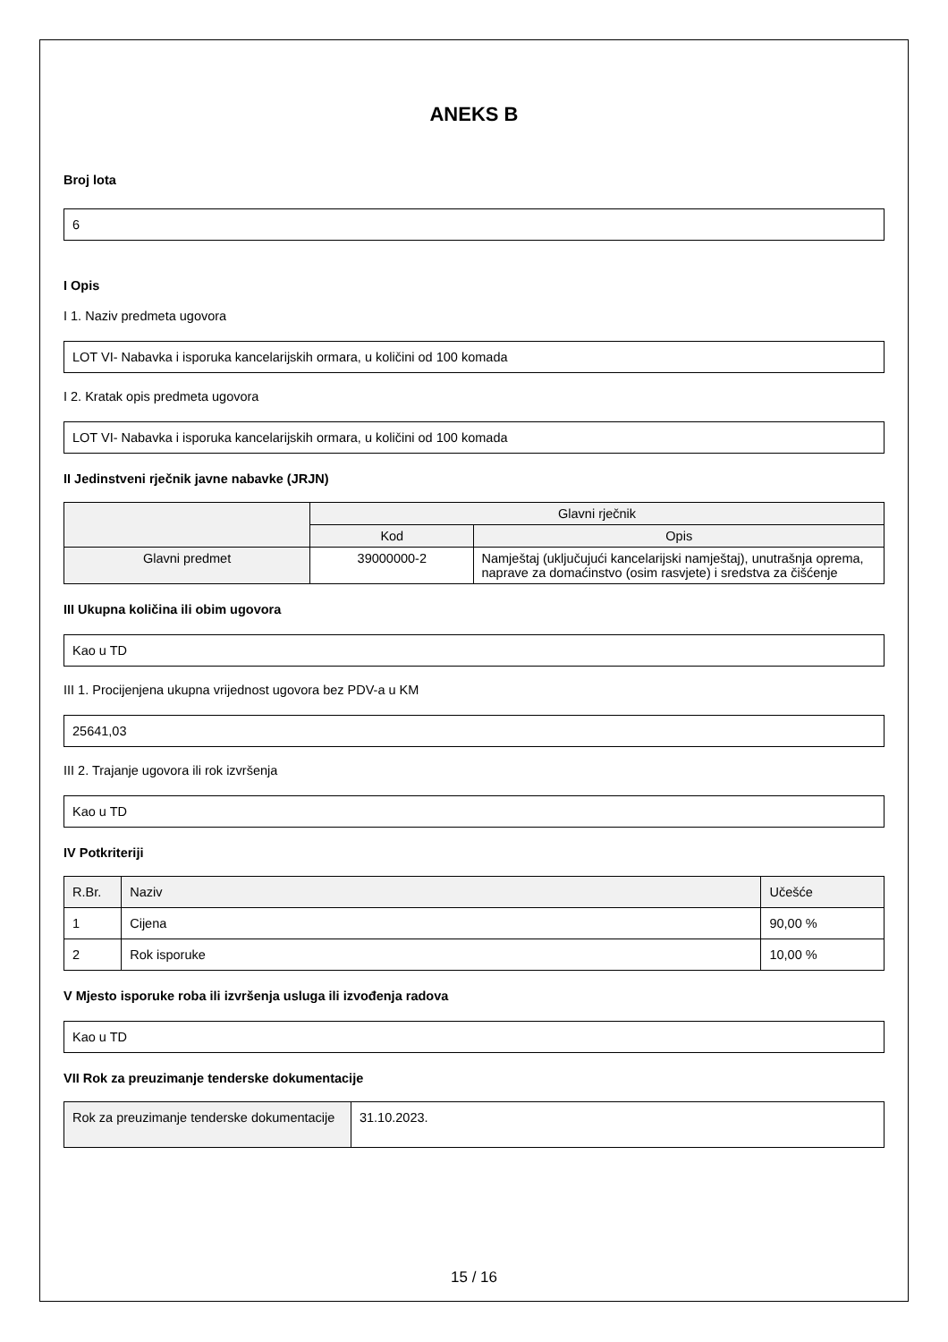ANEKS B
Broj lota
6
I Opis
I 1. Naziv predmeta ugovora
LOT VI- Nabavka i isporuka kancelarijskih ormara, u količini od 100 komada
I 2. Kratak opis predmeta ugovora
LOT VI- Nabavka i isporuka kancelarijskih ormara, u količini od 100 komada
II Jedinstveni rječnik javne nabavke (JRJN)
| | Glavni rječnik | |
| --- | --- | --- |
| | Kod | Opis |
| Glavni predmet | 39000000-2 | Namještaj (uključujući kancelarijski namještaj), unutrašnja oprema, naprave za domaćinstvo (osim rasvjete) i sredstva za čišćenje |
III Ukupna količina ili obim ugovora
Kao u TD
III 1. Procijenjena ukupna vrijednost ugovora bez PDV-a u KM
25641,03
III 2. Trajanje ugovora ili rok izvršenja
Kao u TD
IV Potkriteriji
| R.Br. | Naziv | Učešće |
| --- | --- | --- |
| 1 | Cijena | 90,00 % |
| 2 | Rok isporuke | 10,00 % |
V Mjesto isporuke roba ili izvršenja usluga ili izvođenja radova
Kao u TD
VII Rok za preuzimanje tenderske dokumentacije
| Rok za preuzimanje tenderske dokumentacije | 31.10.2023. |
15 / 16